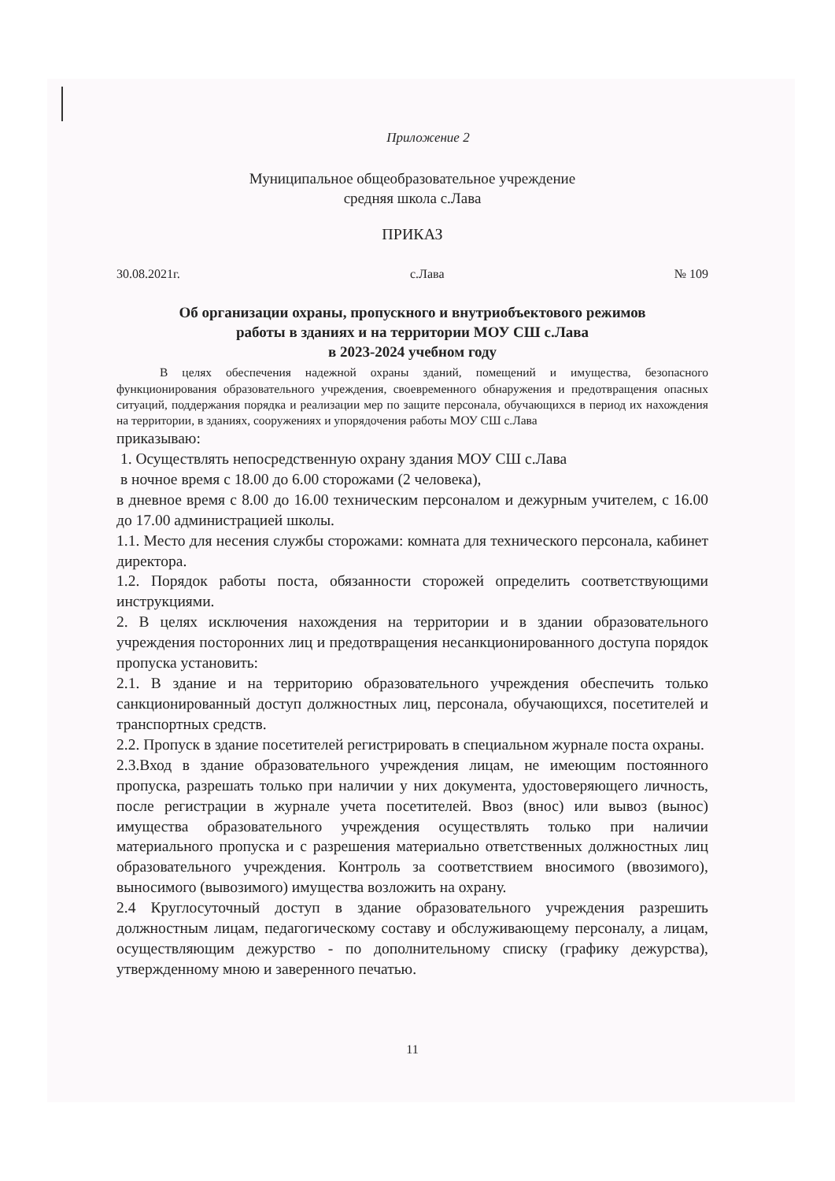Приложение 2
Муниципальное общеобразовательное учреждение
средняя школа с.Лава
ПРИКАЗ
30.08.2021г. с.Лава № 109
Об организации охраны, пропускного и внутриобъектового режимов
работы в зданиях и на территории МОУ СШ с.Лава
в 2023-2024 учебном году
В целях обеспечения надежной охраны зданий, помещений и имущества, безопасного функционирования образовательного учреждения, своевременного обнаружения и предотвращения опасных ситуаций, поддержания порядка и реализации мер по защите персонала, обучающихся в период их нахождения на территории, в зданиях, сооружениях и упорядочения работы МОУ СШ с.Лава
приказываю:
1. Осуществлять непосредственную охрану здания МОУ СШ с.Лава
в ночное время с 18.00 до 6.00 сторожами (2 человека),
в дневное время с 8.00 до 16.00 техническим персоналом и дежурным учителем, с 16.00 до 17.00 администрацией школы.
1.1. Место для несения службы сторожами: комната для технического персонала, кабинет директора.
1.2. Порядок работы поста, обязанности сторожей определить соответствующими инструкциями.
2. В целях исключения нахождения на территории и в здании образовательного учреждения посторонних лиц и предотвращения несанкционированного доступа порядок пропуска установить:
2.1. В здание и на территорию образовательного учреждения обеспечить только санкционированный доступ должностных лиц, персонала, обучающихся, посетителей и транспортных средств.
2.2. Пропуск в здание посетителей регистрировать в специальном журнале поста охраны.
2.3.Вход в здание образовательного учреждения лицам, не имеющим постоянного пропуска, разрешать только при наличии у них документа, удостоверяющего личность, после регистрации в журнале учета посетителей. Ввоз (внос) или вывоз (вынос) имущества образовательного учреждения осуществлять только при наличии материального пропуска и с разрешения материально ответственных должностных лиц образовательного учреждения. Контроль за соответствием вносимого (ввозимого), выносимого (вывозимого) имущества возложить на охрану.
2.4 Круглосуточный доступ в здание образовательного учреждения разрешить должностным лицам, педагогическому составу и обслуживающему персоналу, а лицам, осуществляющим дежурство - по дополнительному списку (графику дежурства), утвержденному мною и заверенного печатью.
11